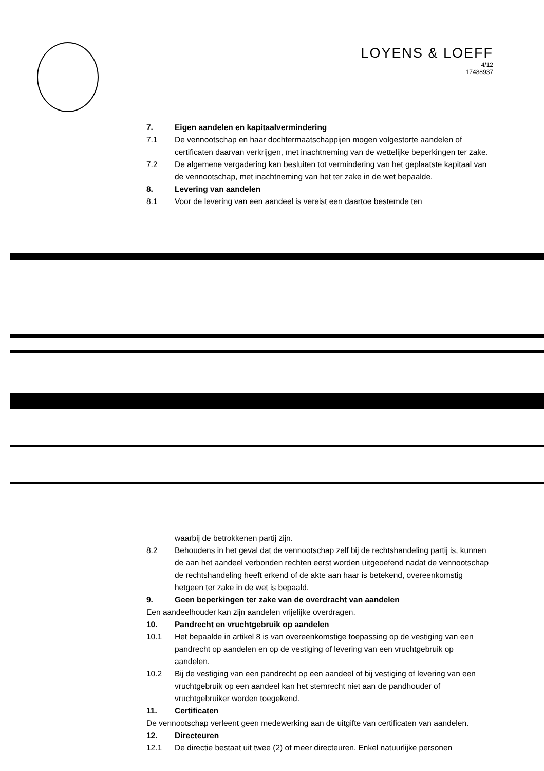LOYENS & LOEFF
4/12
17488937
7. Eigen aandelen en kapitaalvermindering
7.1 De vennootschap en haar dochtermaatschappijen mogen volgestorte aandelen of certificaten daarvan verkrijgen, met inachtneming van de wettelijke beperkingen ter zake.
7.2 De algemene vergadering kan besluiten tot vermindering van het geplaatste kapitaal van de vennootschap, met inachtneming van het ter zake in de wet bepaalde.
8. Levering van aandelen
8.1 Voor de levering van een aandeel is vereist een daartoe bestemde ten
waarbij de betrokkenen partij zijn.
8.2 Behoudens in het geval dat de vennootschap zelf bij de rechtshandeling partij is, kunnen de aan het aandeel verbonden rechten eerst worden uitgeoefend nadat de vennootschap de rechtshandeling heeft erkend of de akte aan haar is betekend, overeenkomstig hetgeen ter zake in de wet is bepaald.
9. Geen beperkingen ter zake van de overdracht van aandelen
Een aandeelhouder kan zijn aandelen vrijelijke overdragen.
10. Pandrecht en vruchtgebruik op aandelen
10.1 Het bepaalde in artikel 8 is van overeenkomstige toepassing op de vestiging van een pandrecht op aandelen en op de vestiging of levering van een vruchtgebruik op aandelen.
10.2 Bij de vestiging van een pandrecht op een aandeel of bij vestiging of levering van een vruchtgebruik op een aandeel kan het stemrecht niet aan de pandhouder of vruchtgebruiker worden toegekend.
11. Certificaten
De vennootschap verleent geen medewerking aan de uitgifte van certificaten van aandelen.
12. Directeuren
12.1 De directie bestaat uit twee (2) of meer directeuren. Enkel natuurlijke personen